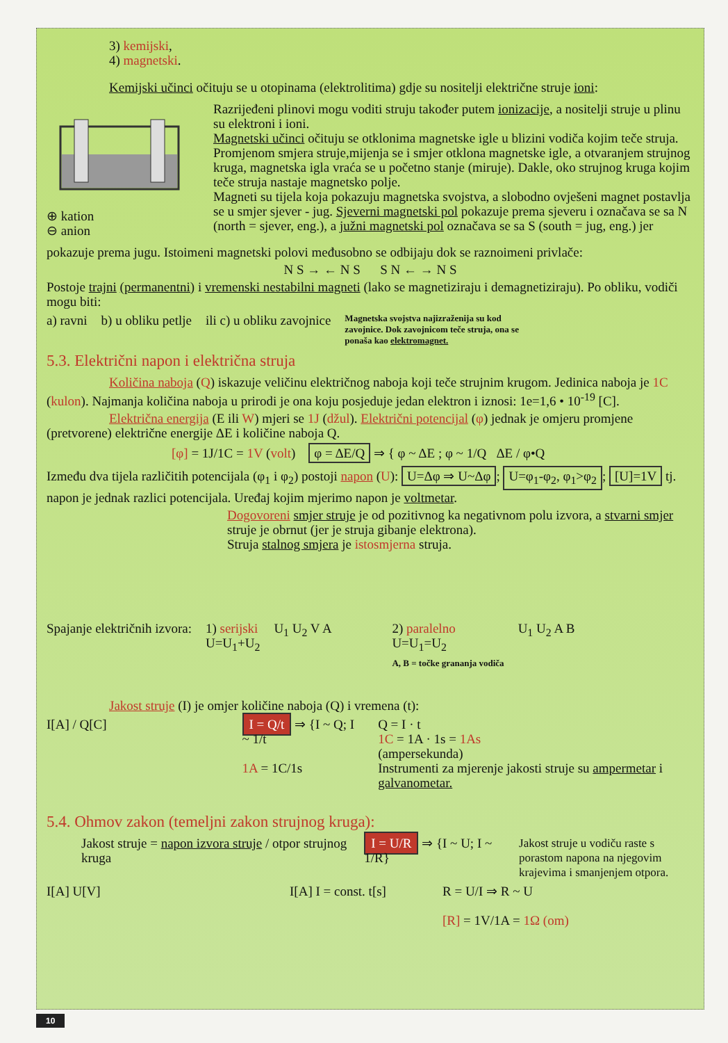3) kemijski,
4) magnetski.
Kemijski učinci očituju se u otopinama (elektrolitima) gdje su nositelji električne struje ioni:
⊕ kation
⊖ anion
Razrijeđeni plinovi mogu voditi struju također putem ionizacije, a nositelji struje u plinu su elektroni i ioni.
Magnetski učinci očituju se otklonima magnetske igle u blizini vodiča kojim teče struja. Promjenom smjera struje,mijenja se i smjer otklona magnetske igle, a otvaranjem strujnog kruga, magnetska igla vraća se u početno stanje (miruje). Dakle, oko strujnog kruga kojim teče struja nastaje magnetsko polje.
Magneti su tijela koja pokazuju magnetska svojstva, a slobodno ovješeni magnet postavlja se u smjer sjever - jug. Sjeverni magnetski pol pokazuje prema sjeveru i označava se sa N (north = sjever, eng.), a južni magnetski pol označava se sa S (south = jug, eng.) jer
pokazuje prema jugu. Istoimeni magnetski polovi međusobno se odbijaju dok se raznoimeni privlače:
N S → ← N S S N ← → N S
Postoje trajni (permanentni) i vremenski nestabilni magneti (lako se magnetiziraju i demagnetiziraju). Po obliku, vodiči mogu biti:
a) ravni b) u obliku petlje ili c) u obliku zavojnice Magnetska svojstva najizraženija su kod zavojnice. Dok zavojnicom teče struja, ona se ponaša kao elektromagnet.
5.3. Električni napon i električna struja
Količina naboja (Q) iskazuje veličinu električnog naboja koji teče strujnim krugom. Jedinica naboja je 1C (kulon). Najmanja količina naboja u prirodi je ona koju posjeduje jedan elektron i iznosi: 1e=1,6 • 10<sup>-19</sup> [C].
Električna energija (E ili W) mjeri se 1J (džul). Električni potencijal (φ) jednak je omjeru promjene (pretvorene) električne energije ΔE i količine naboja Q.
[φ] = 1J/1C = 1V (volt) φ = ΔE/Q ⇒ { φ ~ ΔE ; φ ~ 1/Q ΔE / φ•Q
Između dva tijela različitih potencijala (φ<sub>1</sub> i φ<sub>2</sub>) postoji napon (U): U=Δφ ⇒ U~Δφ; U=φ<sub>1</sub>-φ<sub>2</sub>, φ<sub>1</sub>>φ<sub>2</sub>; [U]=1V tj. napon je jednak razlici potencijala. Uređaj kojim mjerimo napon je voltmetar.
Dogovoreni smjer struje je od pozitivnog ka negativnom polu izvora, a stvarni smjer struje je obrnut (jer je struja gibanje elektrona).
Struja stalnog smjera je istosmjerna struja.
Spajanje električnih izvora: 1) serijski
U=U<sub>1</sub>+U<sub>2</sub> U<sub>1</sub> U<sub>2</sub> V A 2) paralelno
U=U<sub>1</sub>=U<sub>2</sub>
A, B = točke grananja vodiča U<sub>1</sub> U<sub>2</sub> A B
Jakost struje (I) je omjer količine naboja (Q) i vremena (t):
I[A] / Q[C] I = Q/t ⇒ {I ~ Q; I ~ 1/t
1A = 1C/1s Q = I · t
1C = 1A · 1s = 1As
(ampersekunda)
Instrumenti za mjerenje jakosti struje su ampermetar i galvanometar.
5.4. Ohmov zakon (temeljni zakon strujnog kruga):
Jakost struje = napon izvora struje / otpor strujnog kruga I = U/R ⇒ {I ~ U; I ~ 1/R} Jakost struje u vodiču raste s porastom napona na njegovim krajevima i smanjenjem otpora.
I[A] U[V] I[A] I = const. t[s] R = U/I ⇒ R ~ U
[R] = 1V/1A = 1Ω (om)
10